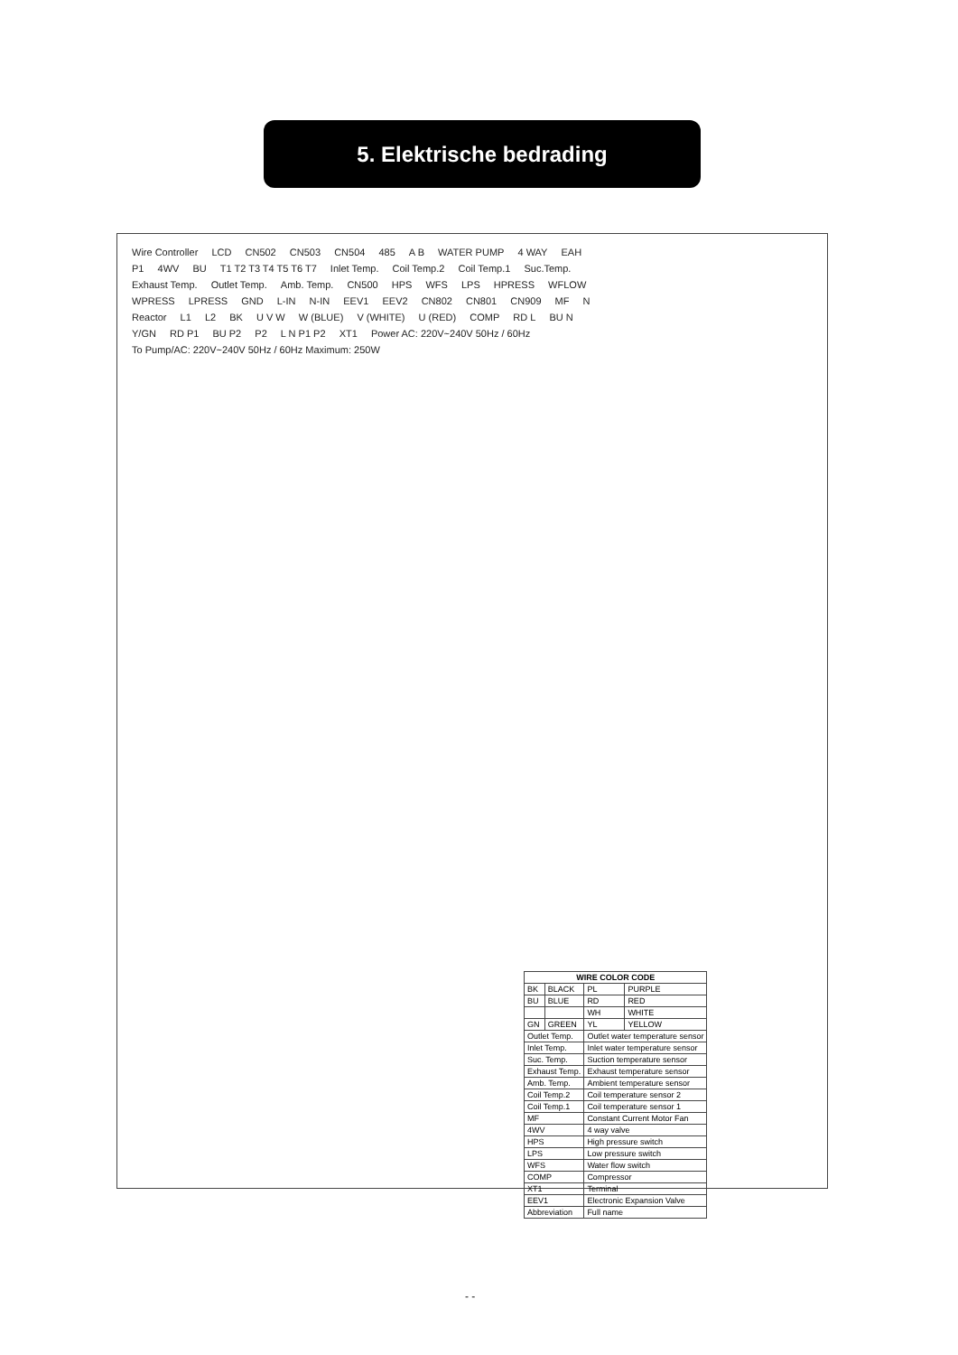5. Elektrische bedrading
Wire Controller LCD CN502 CN503 CN504 485 A B WATER PUMP 4 WAY EAH P1 4WV BU T1 T2 T3 T4 T5 T6 T7 Inlet Temp. Coil Temp.2 Coil Temp.1 Suc.Temp. Exhaust Temp. Outlet Temp. Amb. Temp. CN500 HPS WFS LPS HPRESS WFLOW WPRESS LPRESS GND L-IN N-IN EEV1 EEV2 CN802 CN801 CN909 MF N Reactor L1 L2 BK U V W W (BLUE) V (WHITE) U (RED) COMP RD L BU N Y/GN RD P1 BU P2 P2 L N P1 P2 XT1 Power AC: 220V~240V 50Hz / 60Hz To Pump/AC: 220V~240V 50Hz / 60Hz Maximum: 250W
| WIRE COLOR CODE | | | |
| --- | --- | --- | --- |
| BK | BLACK | PL | PURPLE |
| BU | BLUE | RD | RED |
| | | WH | WHITE |
| GN | GREEN | YL | YELLOW |
| Outlet Temp. | | Outlet water temperature sensor | |
| Inlet Temp. | | Inlet water temperature sensor | |
| Suc. Temp. | | Suction temperature sensor | |
| Exhaust Temp. | | Exhaust temperature sensor | |
| Amb. Temp. | | Ambient temperature sensor | |
| Coil Temp.2 | | Coil temperature sensor 2 | |
| Coil Temp.1 | | Coil temperature sensor 1 | |
| MF | | Constant Current Motor Fan | |
| 4WV | | 4 way valve | |
| HPS | | High pressure switch | |
| LPS | | Low pressure switch | |
| WFS | | Water flow switch | |
| COMP | | Compressor | |
| XT1 | | Terminal | |
| EEV1 | | Electronic Expansion Valve | |
| Abbreviation | | Full name | |
- -